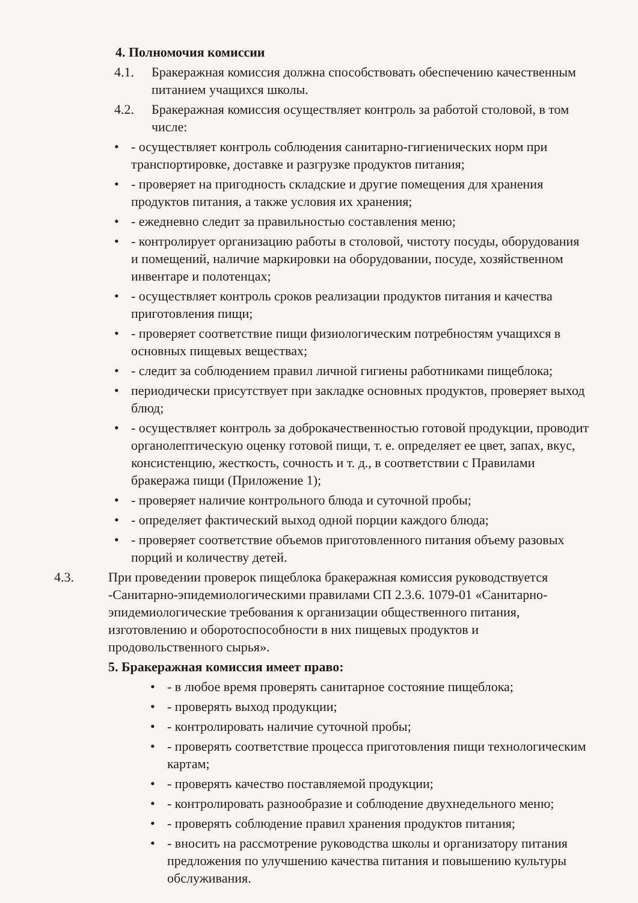4. Полномочия комиссии
4.1. Бракеражная комиссия должна способствовать обеспечению качественным питанием учащихся школы.
4.2. Бракеражная комиссия осуществляет контроль за работой столовой, в том числе:
• - осуществляет контроль соблюдения санитарно-гигиенических норм при транспортировке, доставке и разгрузке продуктов питания;
• - проверяет на пригодность складские и другие помещения для хранения продуктов питания, а также условия их хранения;
• - ежедневно следит за правильностью составления меню;
• - контролирует организацию работы в столовой, чистоту посуды, оборудования и помещений, наличие маркировки на оборудовании, посуде, хозяйственном инвентаре и полотенцах;
• - осуществляет контроль сроков реализации продуктов питания и качества приготовления пищи;
• - проверяет соответствие пищи физиологическим потребностям учащихся в основных пищевых веществах;
• - следит за соблюдением правил личной гигиены работниками пищеблока;
• периодически присутствует при закладке основных продуктов, проверяет выход блюд;
• - осуществляет контроль за доброкачественностью готовой продукции, проводит органолептическую оценку готовой пищи, т. е. определяет ее цвет, запах, вкус, консистенцию, жесткость, сочность и т. д., в соответствии с Правилами бракеража пищи (Приложение 1);
• - проверяет наличие контрольного блюда и суточной пробы;
• - определяет фактический выход одной порции каждого блюда;
• - проверяет соответствие объемов приготовленного питания объему разовых порций и количеству детей.
4.3. При проведении проверок пищеблока бракеражная комиссия руководствуется -Санитарно-эпидемиологическими правилами СП 2.3.6. 1079-01 «Санитарно-эпидемиологические требования к организации общественного питания, изготовлению и оборотоспособности в них пищевых продуктов и продовольственного сырья».
5. Бракеражная комиссия имеет право:
• - в любое время проверять санитарное состояние пищеблока;
• - проверять выход продукции;
• - контролировать наличие суточной пробы;
• - проверять соответствие процесса приготовления пищи технологическим картам;
• - проверять качество поставляемой продукции;
• - контролировать разнообразие и соблюдение двухнедельного меню;
• - проверять соблюдение правил хранения продуктов питания;
• - вносить на рассмотрение руководства школы и организатору питания предложения по улучшению качества питания и повышению культуры обслуживания.